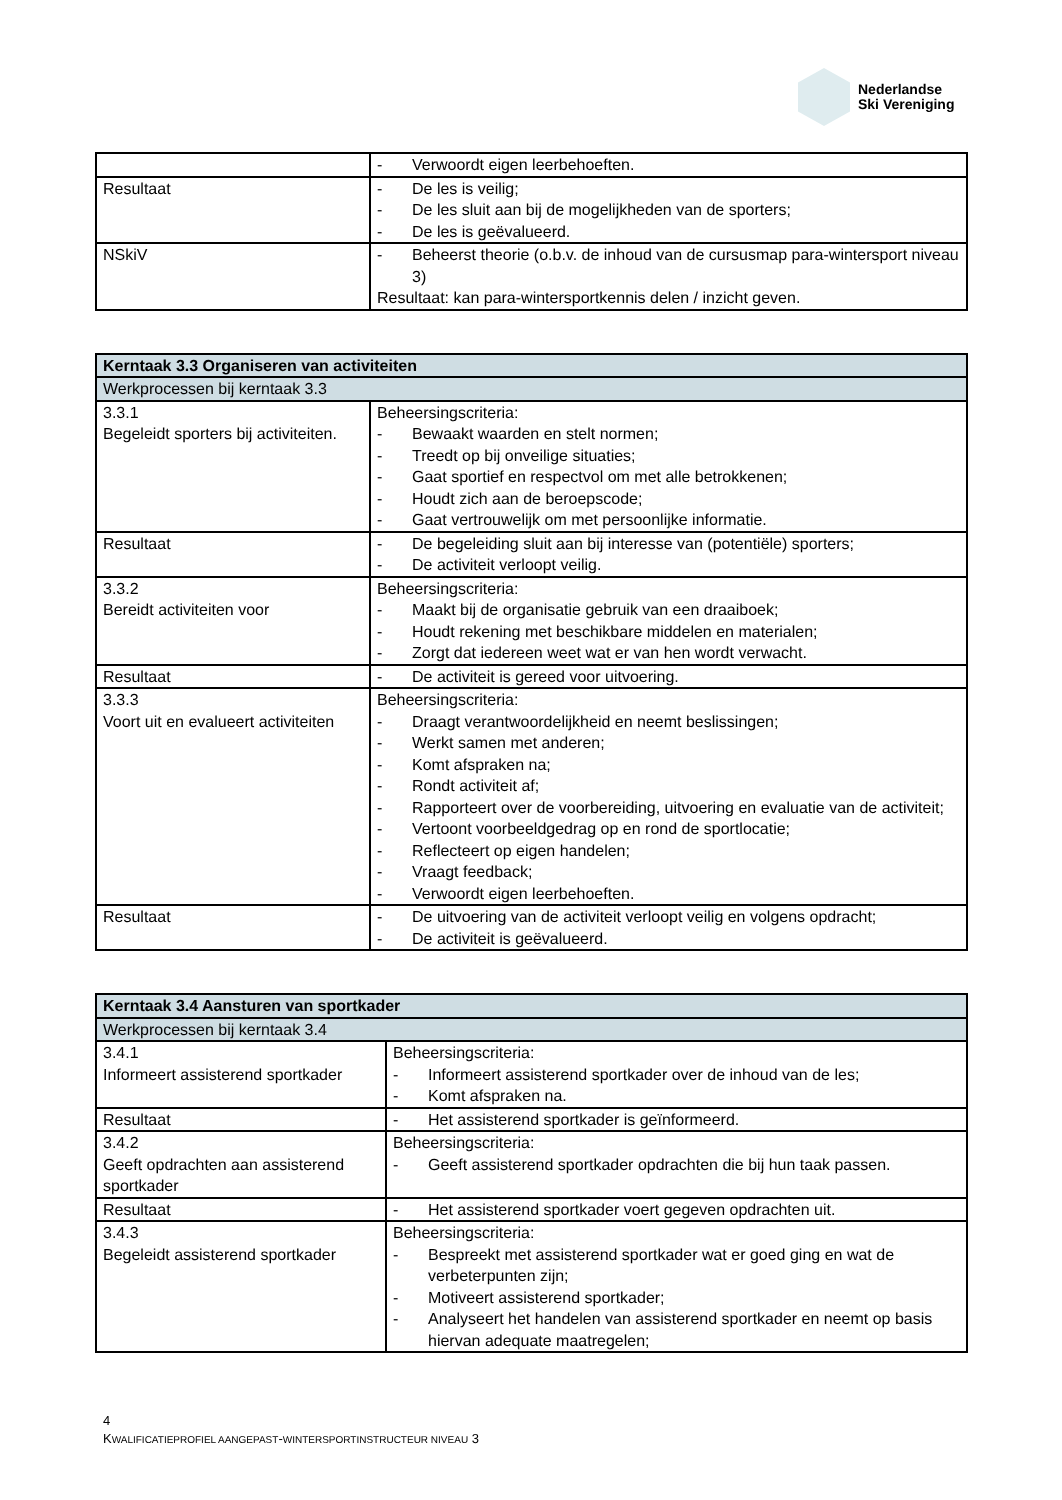Nederlandse
Ski Vereniging
| | - Verwoordt eigen leerbehoeften. |
| Resultaat | - De les is veilig; - De les sluit aan bij de mogelijkheden van de sporters; - De les is geëvalueerd. |
| NSkiV | - Beheerst theorie (o.b.v. de inhoud van de cursusmap para-wintersport niveau 3) Resultaat: kan para-wintersportkennis delen / inzicht geven. |
| Kerntaak 3.3 Organiseren van activiteiten | |
| --- | --- |
| Werkprocessen bij kerntaak 3.3 | |
| 3.3.1 Begeleidt sporters bij activiteiten. | Beheersingscriteria: - Bewaakt waarden en stelt normen; - Treedt op bij onveilige situaties; - Gaat sportief en respectvol om met alle betrokkenen; - Houdt zich aan de beroepscode; - Gaat vertrouwelijk om met persoonlijke informatie. |
| Resultaat | - De begeleiding sluit aan bij interesse van (potentiële) sporters; - De activiteit verloopt veilig. |
| 3.3.2 Bereidt activiteiten voor | Beheersingscriteria: - Maakt bij de organisatie gebruik van een draaiboek; - Houdt rekening met beschikbare middelen en materialen; - Zorgt dat iedereen weet wat er van hen wordt verwacht. |
| Resultaat | - De activiteit is gereed voor uitvoering. |
| 3.3.3 Voort uit en evalueert activiteiten | Beheersingscriteria: - Draagt verantwoordelijkheid en neemt beslissingen; - Werkt samen met anderen; - Komt afspraken na; - Rondt activiteit af; - Rapporteert over de voorbereiding, uitvoering en evaluatie van de activiteit; - Vertoont voorbeeldgedrag op en rond de sportlocatie; - Reflecteert op eigen handelen; - Vraagt feedback; - Verwoordt eigen leerbehoeften. |
| Resultaat | - De uitvoering van de activiteit verloopt veilig en volgens opdracht; - De activiteit is geëvalueerd. |
| Kerntaak 3.4 Aansturen van sportkader | |
| --- | --- |
| Werkprocessen bij kerntaak 3.4 | |
| 3.4.1 Informeert assisterend sportkader | Beheersingscriteria: - Informeert assisterend sportkader over de inhoud van de les; - Komt afspraken na. |
| Resultaat | - Het assisterend sportkader is geïnformeerd. |
| 3.4.2 Geeft opdrachten aan assisterend sportkader | Beheersingscriteria: - Geeft assisterend sportkader opdrachten die bij hun taak passen. |
| Resultaat | - Het assisterend sportkader voert gegeven opdrachten uit. |
| 3.4.3 Begeleidt assisterend sportkader | Beheersingscriteria: - Bespreekt met assisterend sportkader wat er goed ging en wat de verbeterpunten zijn; - Motiveert assisterend sportkader; - Analyseert het handelen van assisterend sportkader en neemt op basis hiervan adequate maatregelen; |
4
KWALIFICATIEPROFIEL AANGEPAST-WINTERSPORTINSTRUCTEUR NIVEAU 3